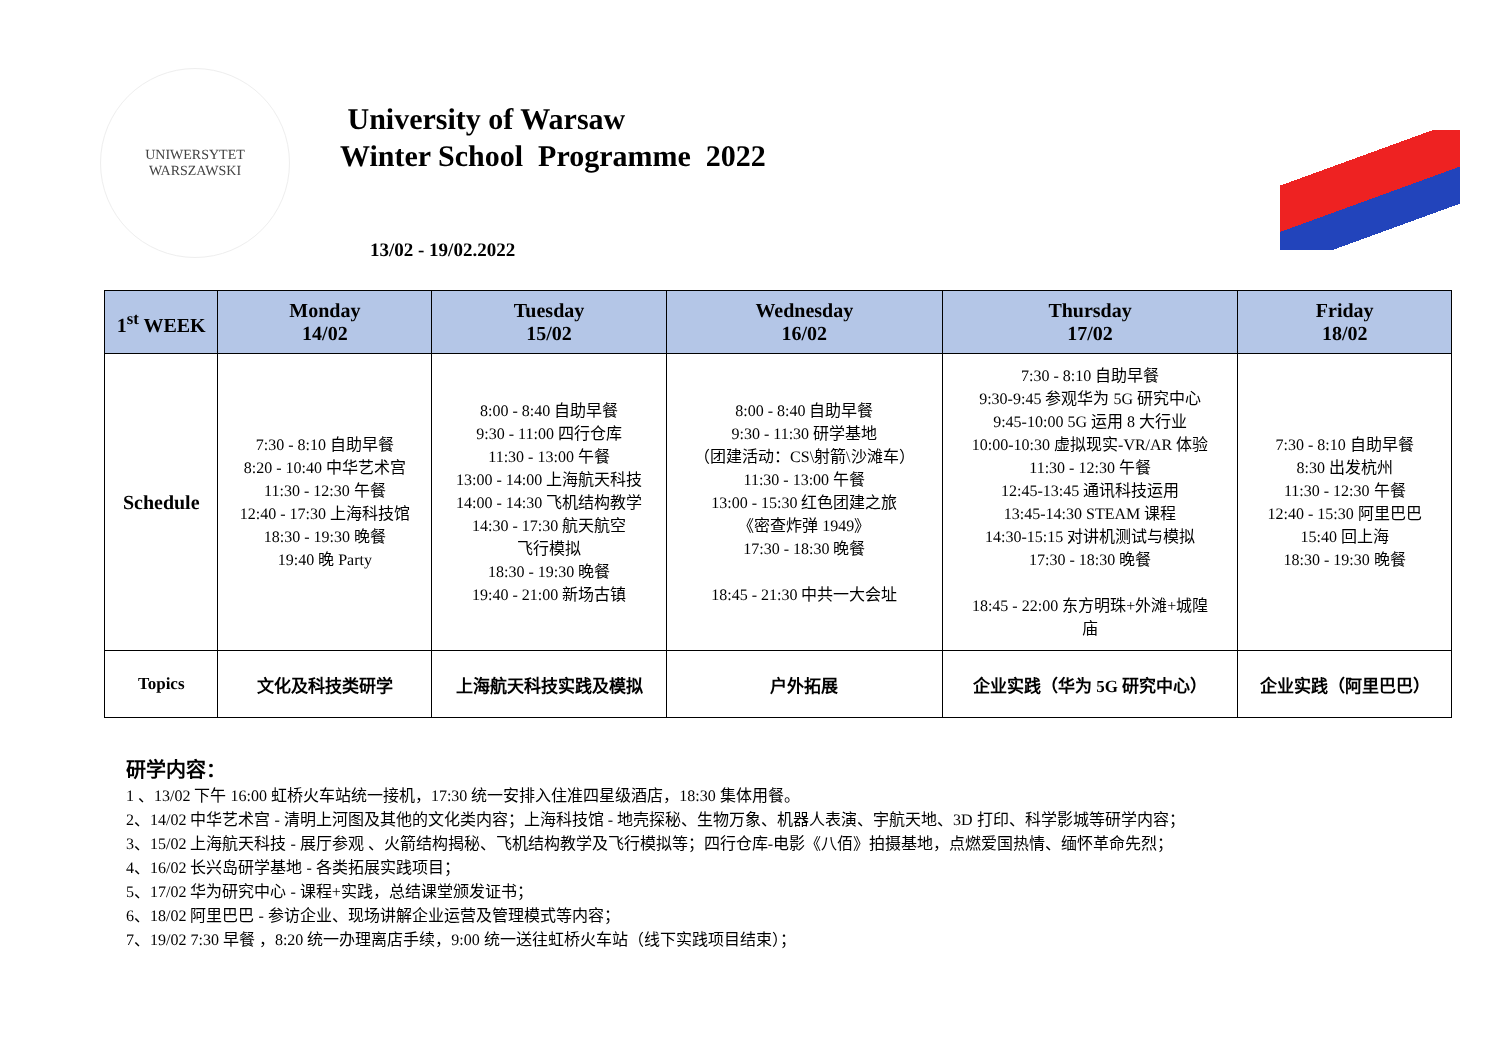UNIWERSYTET
WARSZAWSKI
University of Warsaw
Winter School Programme 2022
13/02 - 19/02.2022
| 1<sup>st</sup> WEEK | Monday 14/02 | Tuesday 15/02 | Wednesday 16/02 | Thursday 17/02 | Friday 18/02 |
| --- | --- | --- | --- | --- | --- |
| Schedule | 7:30 - 8:10 自助早餐 8:20 - 10:40 中华艺术宫 11:30 - 12:30 午餐 12:40 - 17:30 上海科技馆 18:30 - 19:30 晚餐 19:40 晚 Party | 8:00 - 8:40 自助早餐 9:30 - 11:00 四行仓库 11:30 - 13:00 午餐 13:00 - 14:00 上海航天科技 14:00 - 14:30 飞机结构教学 14:30 - 17:30 航天航空 飞行模拟 18:30 - 19:30 晚餐 19:40 - 21:00 新场古镇 | 8:00 - 8:40 自助早餐 9:30 - 11:30 研学基地 （团建活动：CS\射箭\沙滩车） 11:30 - 13:00 午餐 13:00 - 15:30 红色团建之旅 《密查炸弹 1949》 17:30 - 18:30 晚餐 18:45 - 21:30 中共一大会址 | 7:30 - 8:10 自助早餐 9:30-9:45 参观华为 5G 研究中心 9:45-10:00 5G 运用 8 大行业 10:00-10:30 虚拟现实-VR/AR 体验 11:30 - 12:30 午餐 12:45-13:45 通讯科技运用 13:45-14:30 STEAM 课程 14:30-15:15 对讲机测试与模拟 17:30 - 18:30 晚餐 18:45 - 22:00 东方明珠+外滩+城隍 庙 | 7:30 - 8:10 自助早餐 8:30 出发杭州 11:30 - 12:30 午餐 12:40 - 15:30 阿里巴巴 15:40 回上海 18:30 - 19:30 晚餐 |
| Topics | 文化及科技类研学 | 上海航天科技实践及模拟 | 户外拓展 | 企业实践（华为 5G 研究中心） | 企业实践（阿里巴巴） |
研学内容：
1 、13/02 下午 16:00 虹桥火车站统一接机，17:30 统一安排入住准四星级酒店，18:30 集体用餐。
2、14/02 中华艺术宫 - 清明上河图及其他的文化类内容；上海科技馆 - 地壳探秘、生物万象、机器人表演、宇航天地、3D 打印、科学影城等研学内容；
3、15/02 上海航天科技 - 展厅参观 、火箭结构揭秘、飞机结构教学及飞行模拟等；四行仓库-电影《八佰》拍摄基地，点燃爱国热情、缅怀革命先烈；
4、16/02 长兴岛研学基地 - 各类拓展实践项目；
5、17/02 华为研究中心 - 课程+实践，总结课堂颁发证书；
6、18/02 阿里巴巴 - 参访企业、现场讲解企业运营及管理模式等内容；
7、19/02 7:30 早餐 ，8:20 统一办理离店手续，9:00 统一送往虹桥火车站（线下实践项目结束）；